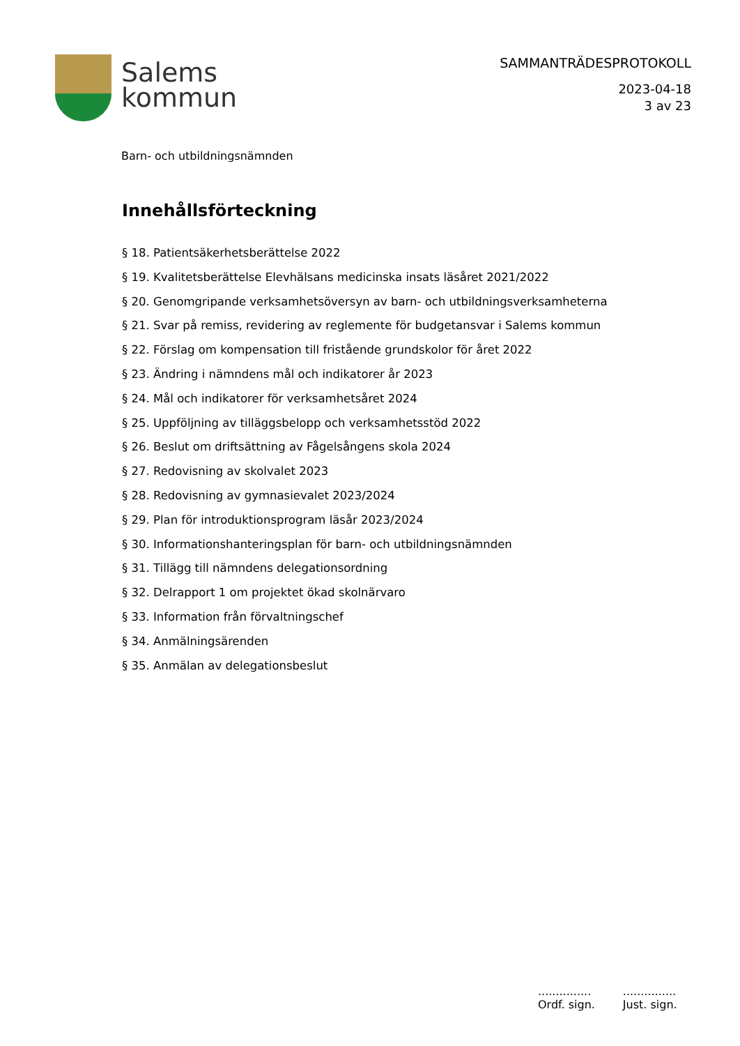Salems
kommun
SAMMANTRÄDESPROTOKOLL
2023-04-18
3 av 23
Barn- och utbildningsnämnden
Innehållsförteckning
§ 18. Patientsäkerhetsberättelse 2022
§ 19. Kvalitetsberättelse Elevhälsans medicinska insats läsåret 2021/2022
§ 20. Genomgripande verksamhetsöversyn av barn- och utbildningsverksamheterna
§ 21. Svar på remiss, revidering av reglemente för budgetansvar i Salems kommun
§ 22. Förslag om kompensation till fristående grundskolor för året 2022
§ 23. Ändring i nämndens mål och indikatorer år 2023
§ 24. Mål och indikatorer för verksamhetsåret 2024
§ 25. Uppföljning av tilläggsbelopp och verksamhetsstöd 2022
§ 26. Beslut om driftsättning av Fågelsångens skola 2024
§ 27. Redovisning av skolvalet 2023
§ 28. Redovisning av gymnasievalet 2023/2024
§ 29. Plan för introduktionsprogram läsår 2023/2024
§ 30. Informationshanteringsplan för barn- och utbildningsnämnden
§ 31. Tillägg till nämndens delegationsordning
§ 32. Delrapport 1 om projektet ökad skolnärvaro
§ 33. Information från förvaltningschef
§ 34. Anmälningsärenden
§ 35. Anmälan av delegationsbeslut
...............
Ordf. sign.
...............
Just. sign.